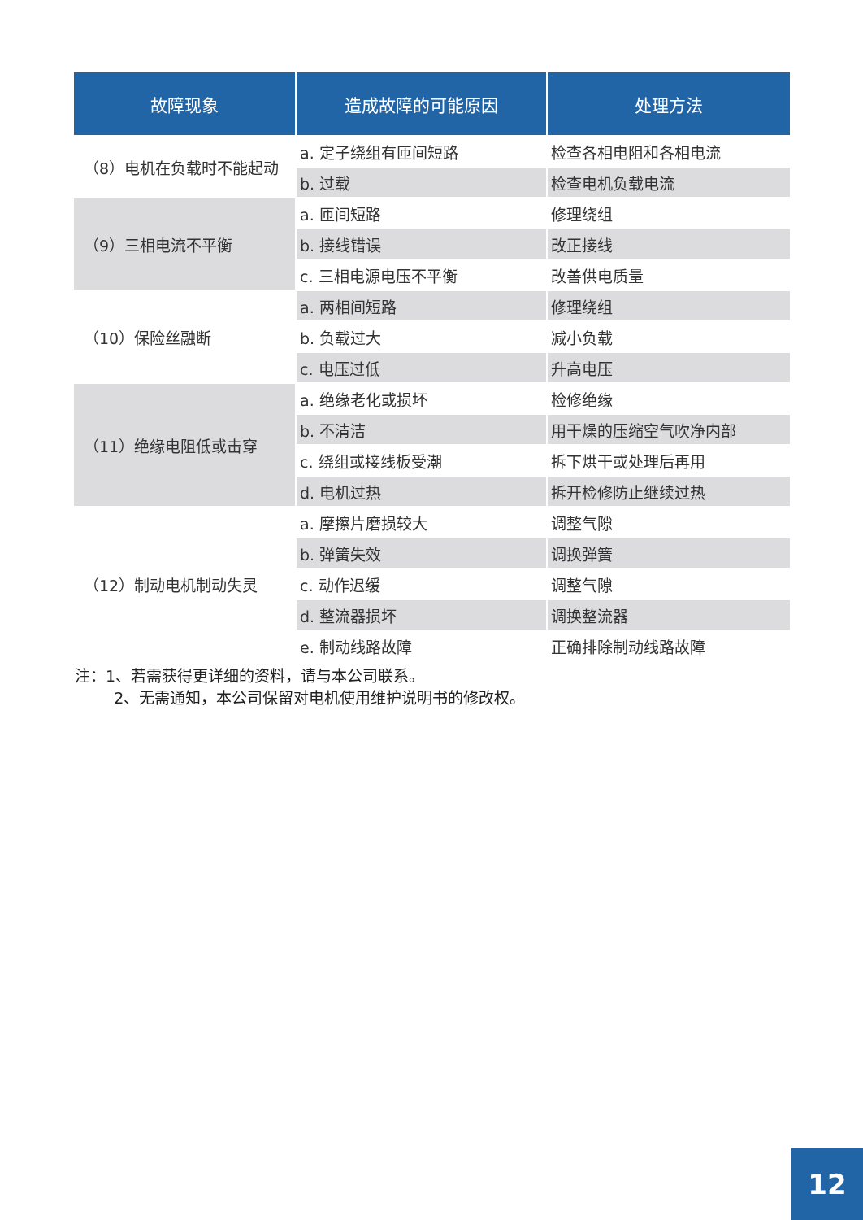| 故障现象 | 造成故障的可能原因 | 处理方法 |
| --- | --- | --- |
| （8）电机在负载时不能起动 | a. 定子绕组有匝间短路 | 检查各相电阻和各相电流 |
| | b. 过载 | 检查电机负载电流 |
| （9）三相电流不平衡 | a. 匝间短路 | 修理绕组 |
| | b. 接线错误 | 改正接线 |
| | c. 三相电源电压不平衡 | 改善供电质量 |
| （10）保险丝融断 | a. 两相间短路 | 修理绕组 |
| | b. 负载过大 | 减小负载 |
| | c. 电压过低 | 升高电压 |
| （11）绝缘电阻低或击穿 | a. 绝缘老化或损坏 | 检修绝缘 |
| | b. 不清洁 | 用干燥的压缩空气吹净内部 |
| | c. 绕组或接线板受潮 | 拆下烘干或处理后再用 |
| | d. 电机过热 | 拆开检修防止继续过热 |
| （12）制动电机制动失灵 | a. 摩擦片磨损较大 | 调整气隙 |
| | b. 弹簧失效 | 调换弹簧 |
| | c. 动作迟缓 | 调整气隙 |
| | d. 整流器损坏 | 调换整流器 |
| | e. 制动线路故障 | 正确排除制动线路故障 |
注：1、若需获得更详细的资料，请与本公司联系。
2、无需通知，本公司保留对电机使用维护说明书的修改权。
12